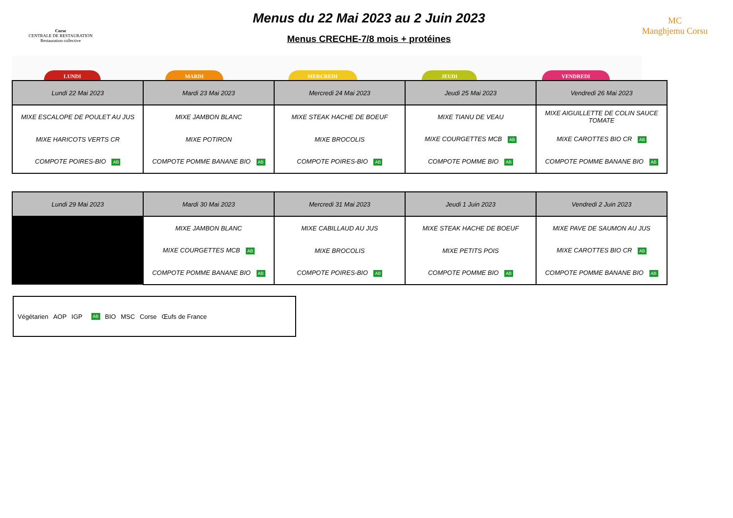Corse
CENTRALE DE RESTAURATION
Restauration collective
Menus du 22 Mai 2023 au 2 Juin 2023
Menus CRECHE-7/8 mois + protéines
MC
Manghjemu Corsu
LUNDI MARDI MERCREDI JEUDI VENDREDI
| Lundi 22 Mai 2023 | Mardi 23 Mai 2023 | Mercredi 24 Mai 2023 | Jeudi 25 Mai 2023 | Vendredi 26 Mai 2023 |
| --- | --- | --- | --- | --- |
| MIXE ESCALOPE DE POULET AU JUS | MIXE JAMBON BLANC | MIXE STEAK HACHE DE BOEUF | MIXE TIANU DE VEAU | MIXE AIGUILLETTE DE COLIN SAUCE TOMATE |
| MIXE HARICOTS VERTS CR | MIXE POTIRON | MIXE BROCOLIS | MIXE COURGETTES MCB AB | MIXE CAROTTES BIO CR AB |
| COMPOTE POIRES-BIO AB | COMPOTE POMME BANANE BIO AB | COMPOTE POIRES-BIO AB | COMPOTE POMME BIO AB | COMPOTE POMME BANANE BIO AB |
| Lundi 29 Mai 2023 | Mardi 30 Mai 2023 | Mercredi 31 Mai 2023 | Jeudi 1 Juin 2023 | Vendredi 2 Juin 2023 |
| --- | --- | --- | --- | --- |
| | MIXE JAMBON BLANC | MIXE CABILLAUD AU JUS | MIXE STEAK HACHE DE BOEUF | MIXE PAVE DE SAUMON AU JUS |
| | MIXE COURGETTES MCB AB | MIXE BROCOLIS | MIXE PETITS POIS | MIXE CAROTTES BIO CR AB |
| | COMPOTE POMME BANANE BIO AB | COMPOTE POIRES-BIO AB | COMPOTE POMME BIO AB | COMPOTE POMME BANANE BIO AB |
Végétarien AOP IGP AB BIO MSC Corse Œufs de France